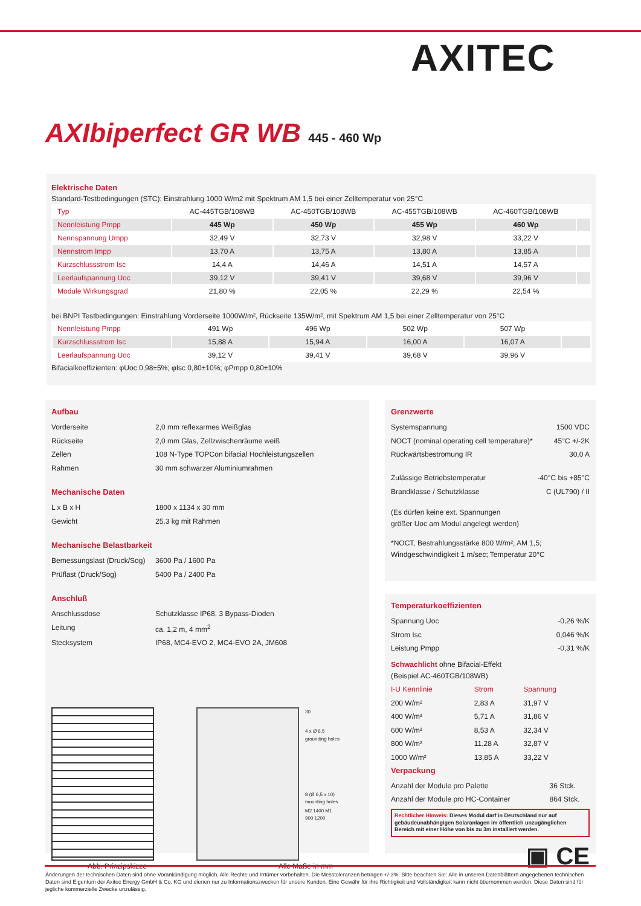AXITEC
AXIbiperfect GR WB 445 - 460 Wp
Elektrische Daten
Standard-Testbedingungen (STC): Einstrahlung 1000 W/m2 mit Spektrum AM 1,5 bei einer Zelltemperatur von 25°C
| Typ | AC-445TGB/108WB | AC-450TGB/108WB | AC-455TGB/108WB | AC-460TGB/108WB | |
| --- | --- | --- | --- | --- | --- |
| Nennleistung Pmpp | 445 Wp | 450 Wp | 455 Wp | 460 Wp | |
| Nennspannung Umpp | 32,49 V | 32,73 V | 32,98 V | 33,22 V | |
| Nennstrom Impp | 13,70 A | 13,75 A | 13,80 A | 13,85 A | |
| Kurzschlussstrom Isc | 14,4 A | 14,46 A | 14,51 A | 14,57 A | |
| Leerlaufspannung Uoc | 39,12 V | 39,41 V | 39,68 V | 39,96 V | |
| Module Wirkungsgrad | 21,80 % | 22,05 % | 22,29 % | 22,54 % | |
bei BNPI Testbedingungen: Einstrahlung Vorderseite 1000W/m², Rückseite 135W/m², mit Spektrum AM 1,5 bei einer Zelltemperatur von 25°C
| Nennleistung Pmpp | 491 Wp | 496 Wp | 502 Wp | 507 Wp | |
| Kurzschlussstrom Isc | 15,88 A | 15,94 A | 16,00 A | 16,07 A | |
| Leerlaufspannung Uoc | 39,12 V | 39,41 V | 39,68 V | 39,96 V | |
Bifacialkoeffizienten: φUoc 0,98±5%; φIsc 0,80±10%; φPmpp 0,80±10%
Aufbau
| Vorderseite | 2,0 mm reflexarmes Weißglas |
| Rückseite | 2,0 mm Glas, Zellzwischenräume weiß |
| Zellen | 108 N-Type TOPCon bifacial Hochleistungszellen |
| Rahmen | 30 mm schwarzer Aluminiumrahmen |
Mechanische Daten
| L x B x H | 1800 x 1134 x 30 mm |
| Gewicht | 25,3 kg mit Rahmen |
Mechanische Belastbarkeit
| Bemessungslast (Druck/Sog) | 3600 Pa / 1600 Pa |
| Prüflast (Druck/Sog) | 5400 Pa / 2400 Pa |
Anschluß
| Anschlussdose | Schutzklasse IP68, 3 Bypass-Dioden |
| Leitung | ca. 1,2 m, 4 mm<sup>2</sup> |
| Stecksystem | IP68, MC4-EVO 2, MC4-EVO 2A, JM608 |
30
4 x Ø 6,5 grounding holes
8 (Ø 6,5 x 10) mounting holes
M2 1400 M1 900 1200
Abb. Prinzipskizze Alle Maße in mm
Grenzwerte
| Systemspannung | 1500 VDC |
| NOCT (nominal operating cell temperature)* | 45°C +/-2K |
| Rückwärtsbestromung IR | 30,0 A |
| Zulässige Betriebstemperatur | -40°C bis +85°C |
| Brandklasse / Schutzklasse | C (UL790) / II |
(Es dürfen keine ext. Spannungen
größer Uoc am Modul angelegt werden)
*NOCT, Bestrahlungsstärke 800 W/m²; AM 1,5;
Windgeschwindigkeit 1 m/sec; Temperatur 20°C
Temperaturkoeffizienten
| Spannung Uoc | -0,26 %/K |
| Strom Isc | 0,046 %/K |
| Leistung Pmpp | -0,31 %/K |
Schwachlicht ohne Bifacial-Effekt
(Beispiel AC-460TGB/108WB)
| I-U Kennlinie | Strom | Spannung |
| 200 W/m² | 2,83 A | 31,97 V |
| 400 W/m² | 5,71 A | 31,86 V |
| 600 W/m² | 8,53 A | 32,34 V |
| 800 W/m² | 11,28 A | 32,87 V |
| 1000 W/m² | 13,85 A | 33,22 V |
Verpackung
| Anzahl der Module pro Palette | 36 Stck. |
| Anzahl der Module pro HC-Container | 864 Stck. |
Rechtlicher Hinweis: Dieses Modul darf in Deutschland nur auf gebäudeunabhängigen Solaranlagen im öffentlich unzugänglichen Bereich mit einer Höhe von bis zu 3m installiert werden.
▣ CE
Änderungen der technischen Daten sind ohne Vorankündigung möglich. Alle Rechte und Irrtümer vorbehalten. Die Messtoleranzen betragen +/-3%. Bitte beachten Sie: Alle in unseren Datenblättern angegebenen technischen Daten sind Eigentum der Axitec Energy GmbH & Co. KG und dienen nur zu Informationszwecken für unsere Kunden. Eine Gewähr für ihre Richtigkeit und Vollständigkeit kann nicht übernommen werden. Diese Daten sind für jegliche kommerzielle Zwecke unzulässig.